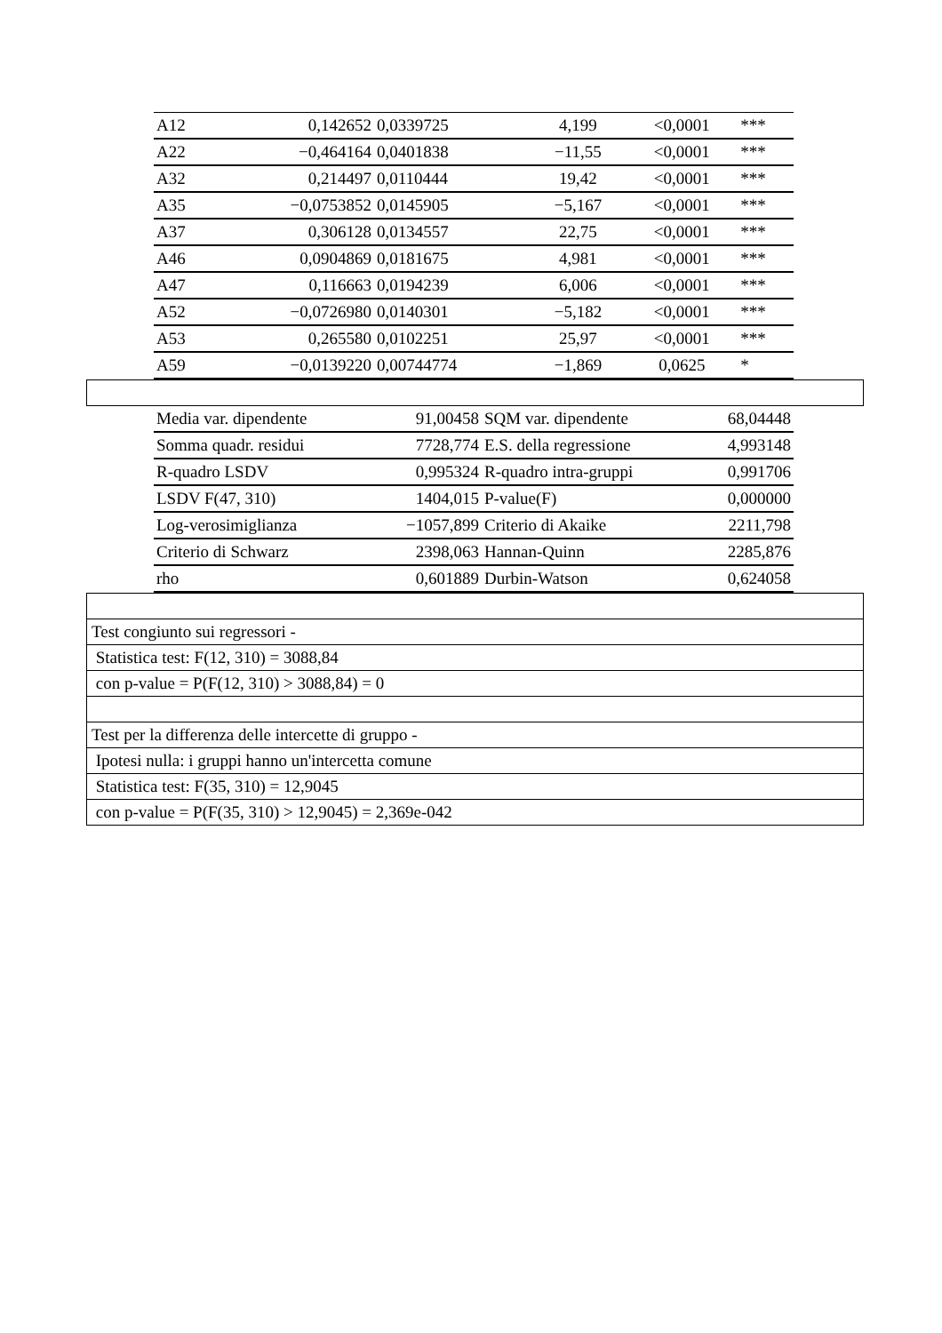| A12 | 0,142652 | 0,0339725 | 4,199 | <0,0001 | *** |
| A22 | −0,464164 | 0,0401838 | −11,55 | <0,0001 | *** |
| A32 | 0,214497 | 0,0110444 | 19,42 | <0,0001 | *** |
| A35 | −0,0753852 | 0,0145905 | −5,167 | <0,0001 | *** |
| A37 | 0,306128 | 0,0134557 | 22,75 | <0,0001 | *** |
| A46 | 0,0904869 | 0,0181675 | 4,981 | <0,0001 | *** |
| A47 | 0,116663 | 0,0194239 | 6,006 | <0,0001 | *** |
| A52 | −0,0726980 | 0,0140301 | −5,182 | <0,0001 | *** |
| A53 | 0,265580 | 0,0102251 | 25,97 | <0,0001 | *** |
| A59 | −0,0139220 | 0,00744774 | −1,869 | 0,0625 | * |
| Media var. dipendente | 91,00458 | SQM var. dipendente | 68,04448 |
| Somma quadr. residui | 7728,774 | E.S. della regressione | 4,993148 |
| R-quadro LSDV | 0,995324 | R-quadro intra-gruppi | 0,991706 |
| LSDV F(47, 310) | 1404,015 | P-value(F) | 0,000000 |
| Log-verosimiglianza | −1057,899 | Criterio di Akaike | 2211,798 |
| Criterio di Schwarz | 2398,063 | Hannan-Quinn | 2285,876 |
| rho | 0,601889 | Durbin-Watson | 0,624058 |
| Test congiunto sui regressori - |
| Statistica test: F(12, 310) = 3088,84 |
| con p-value = P(F(12, 310) > 3088,84) = 0 |
| Test per la differenza delle intercette di gruppo - |
| Ipotesi nulla: i gruppi hanno un'intercetta comune |
| Statistica test: F(35, 310) = 12,9045 |
| con p-value = P(F(35, 310) > 12,9045) = 2,369e-042 |